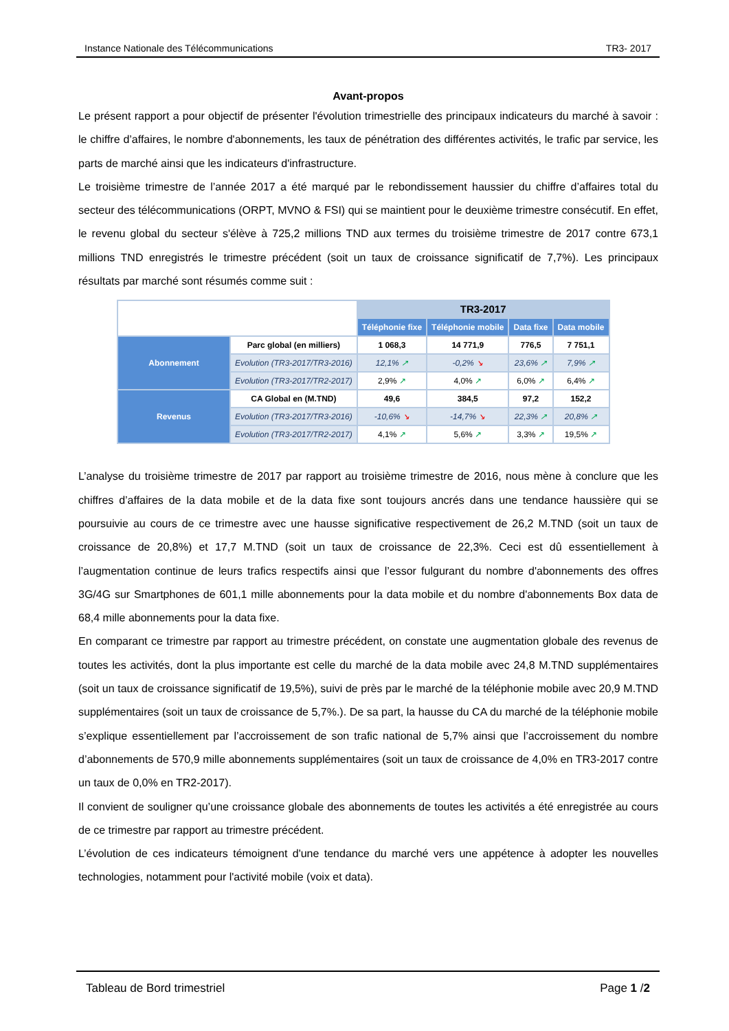Instance Nationale des Télécommunications TR3- 2017
Avant-propos
Le présent rapport a pour objectif de présenter l'évolution trimestrielle des principaux indicateurs du marché à savoir : le chiffre d’affaires, le nombre d'abonnements, les taux de pénétration des différentes activités, le trafic par service, les parts de marché ainsi que les indicateurs d'infrastructure.
Le troisième trimestre de l’année 2017 a été marqué par le rebondissement haussier du chiffre d’affaires total du secteur des télécommunications (ORPT, MVNO & FSI) qui se maintient pour le deuxième trimestre consécutif. En effet, le revenu global du secteur s'élève à 725,2 millions TND aux termes du troisième trimestre de 2017 contre 673,1 millions TND enregistrés le trimestre précédent (soit un taux de croissance significatif de 7,7%). Les principaux résultats par marché sont résumés comme suit :
| | | TR3-2017 | | | |
| | | Téléphonie fixe | Téléphonie mobile | Data fixe | Data mobile |
| Abonnement | Parc global (en milliers) | 1 068,3 | 14 771,9 | 776,5 | 7 751,1 |
| | Evolution (TR3-2017/TR3-2016) | 12,1% ↗ | -0,2% ↘ | 23,6% ↗ | 7,9% ↗ |
| | Evolution (TR3-2017/TR2-2017) | 2,9% ↗ | 4,0% ↗ | 6,0% ↗ | 6,4% ↗ |
| Revenus | CA Global en (M.TND) | 49,6 | 384,5 | 97,2 | 152,2 |
| | Evolution (TR3-2017/TR3-2016) | -10,6% ↘ | -14,7% ↘ | 22,3% ↗ | 20,8% ↗ |
| | Evolution (TR3-2017/TR2-2017) | 4,1% ↗ | 5,6% ↗ | 3,3% ↗ | 19,5% ↗ |
L’analyse du troisième trimestre de 2017 par rapport au troisième trimestre de 2016, nous mène à conclure que les chiffres d’affaires de la data mobile et de la data fixe sont toujours ancrés dans une tendance haussière qui se poursuivie au cours de ce trimestre avec une hausse significative respectivement de 26,2 M.TND (soit un taux de croissance de 20,8%) et 17,7 M.TND (soit un taux de croissance de 22,3%. Ceci est dû essentiellement à l’augmentation continue de leurs trafics respectifs ainsi que l’essor fulgurant du nombre d'abonnements des offres 3G/4G sur Smartphones de 601,1 mille abonnements pour la data mobile et du nombre d'abonnements Box data de 68,4 mille abonnements pour la data fixe.
En comparant ce trimestre par rapport au trimestre précédent, on constate une augmentation globale des revenus de toutes les activités, dont la plus importante est celle du marché de la data mobile avec 24,8 M.TND supplémentaires (soit un taux de croissance significatif de 19,5%), suivi de près par le marché de la téléphonie mobile avec 20,9 M.TND supplémentaires (soit un taux de croissance de 5,7%.). De sa part, la hausse du CA du marché de la téléphonie mobile s’explique essentiellement par l’accroissement de son trafic national de 5,7% ainsi que l’accroissement du nombre d’abonnements de 570,9 mille abonnements supplémentaires (soit un taux de croissance de 4,0% en TR3-2017 contre un taux de 0,0% en TR2-2017).
Il convient de souligner qu’une croissance globale des abonnements de toutes les activités a été enregistrée au cours de ce trimestre par rapport au trimestre précédent.
L’évolution de ces indicateurs témoignent d'une tendance du marché vers une appétence à adopter les nouvelles technologies, notamment pour l'activité mobile (voix et data).
Tableau de Bord trimestriel Page 1 /2